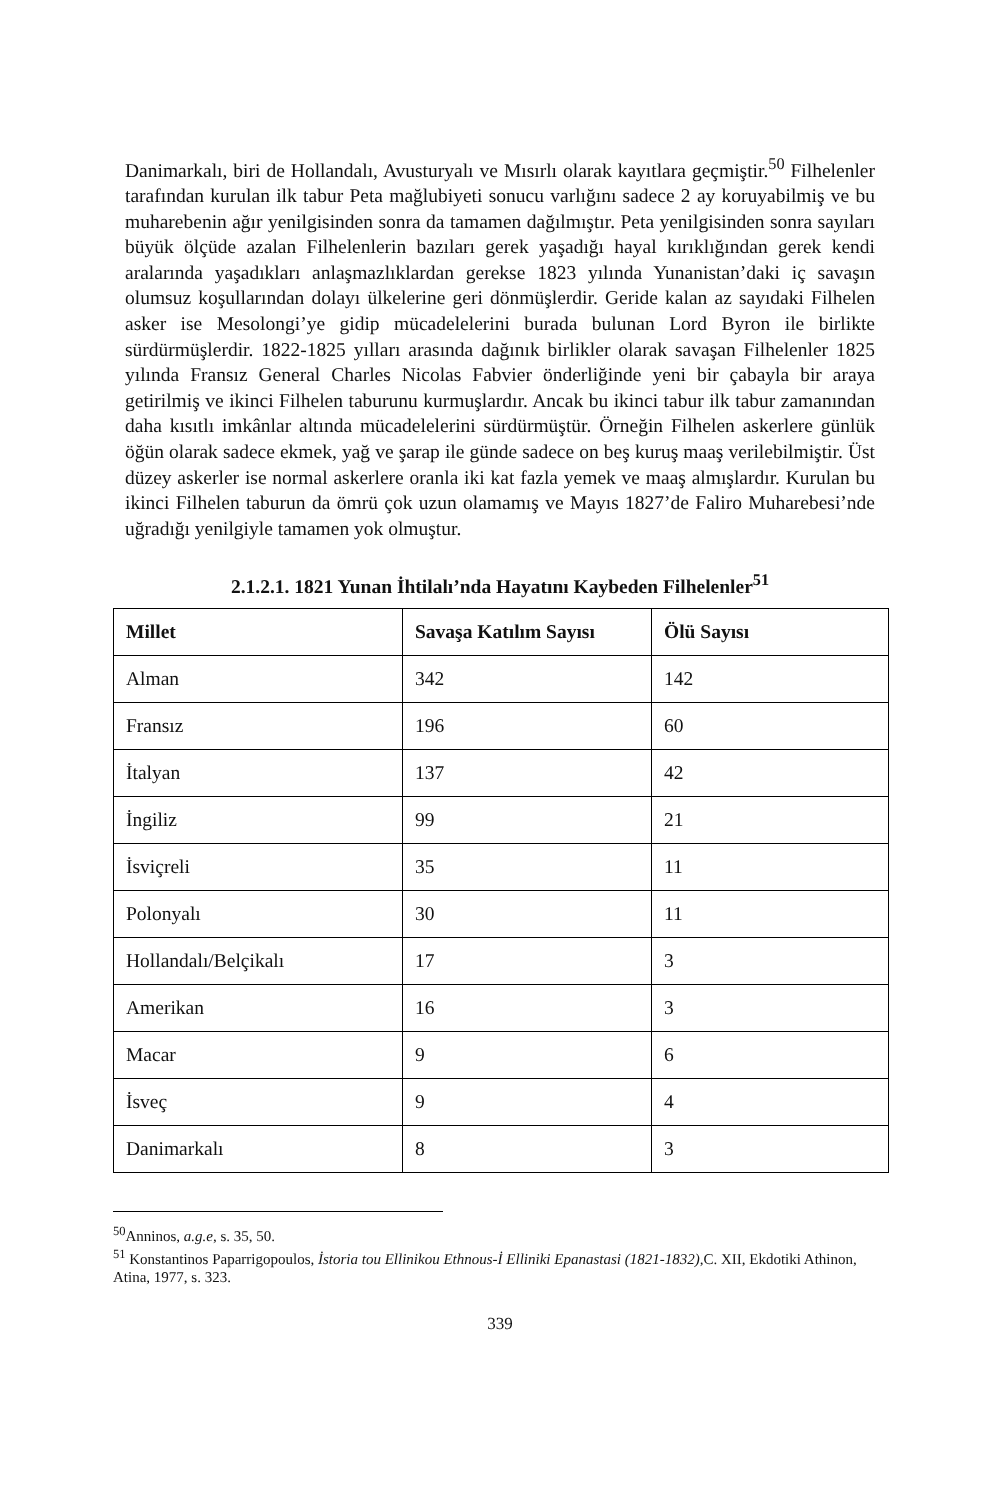Danimarkalı, biri de Hollandalı, Avusturyalı ve Mısırlı olarak kayıtlara geçmiştir.<sup>50</sup> Filhelenler tarafından kurulan ilk tabur Peta mağlubiyeti sonucu varlığını sadece 2 ay koruyabilmiş ve bu muharebenin ağır yenilgisinden sonra da tamamen dağılmıştır. Peta yenilgisinden sonra sayıları büyük ölçüde azalan Filhelenlerin bazıları gerek yaşadığı hayal kırıklığından gerek kendi aralarında yaşadıkları anlaşmazlıklardan gerekse 1823 yılında Yunanistan’daki iç savaşın olumsuz koşullarından dolayı ülkelerine geri dönmüşlerdir. Geride kalan az sayıdaki Filhelen asker ise Mesolongi’ye gidip mücadelelerini burada bulunan Lord Byron ile birlikte sürdürmüşlerdir. 1822-1825 yılları arasında dağınık birlikler olarak savaşan Filhelenler 1825 yılında Fransız General Charles Nicolas Fabvier önderliğinde yeni bir çabayla bir araya getirilmiş ve ikinci Filhelen taburunu kurmuşlardır. Ancak bu ikinci tabur ilk tabur zamanından daha kısıtlı imkânlar altında mücadelelerini sürdürmüştür. Örneğin Filhelen askerlere günlük öğün olarak sadece ekmek, yağ ve şarap ile günde sadece on beş kuruş maaş verilebilmiştir. Üst düzey askerler ise normal askerlere oranla iki kat fazla yemek ve maaş almışlardır. Kurulan bu ikinci Filhelen taburun da ömrü çok uzun olamamış ve Mayıs 1827’de Faliro Muharebesi’nde uğradığı yenilgiyle tamamen yok olmuştur.
2.1.2.1. 1821 Yunan İhtilalı’nda Hayatını Kaybeden Filhelenler<sup>51</sup>
| Millet | Savaşa Katılım Sayısı | Ölü Sayısı |
| --- | --- | --- |
| Alman | 342 | 142 |
| Fransız | 196 | 60 |
| İtalyan | 137 | 42 |
| İngiliz | 99 | 21 |
| İsviçreli | 35 | 11 |
| Polonyalı | 30 | 11 |
| Hollandalı/Belçikalı | 17 | 3 |
| Amerikan | 16 | 3 |
| Macar | 9 | 6 |
| İsveç | 9 | 4 |
| Danimarkalı | 8 | 3 |
<sup>50</sup> Anninos, a.g.e, s. 35, 50.
<sup>51</sup> Konstantinos Paparrigopoulos, İstoria tou Ellinikou Ethnous-İ Elliniki Epanastasi (1821-1832), C. XII, Ekdotiki Athinon, Atina, 1977, s. 323.
339